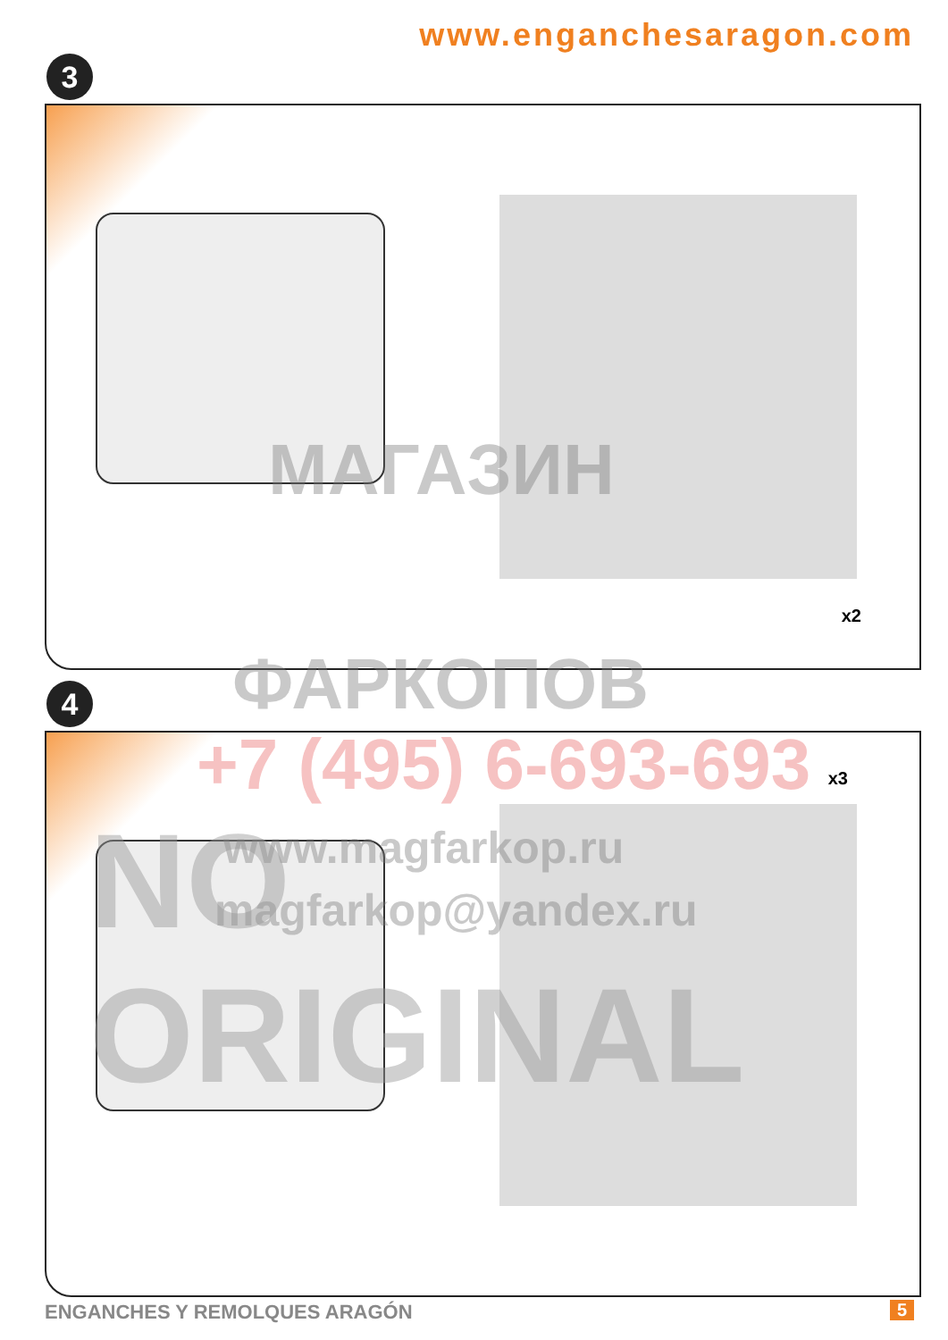www.enganchesaragon.com
3
x2
4
x3
МАГАЗИН
ФАРКОПОВ
+7 (495) 6-693-693
www.magfarkop.ru
magfarkop@yandex.ru
NO ORIGINAL
ENGANCHES Y REMOLQUES ARAGÓN 5